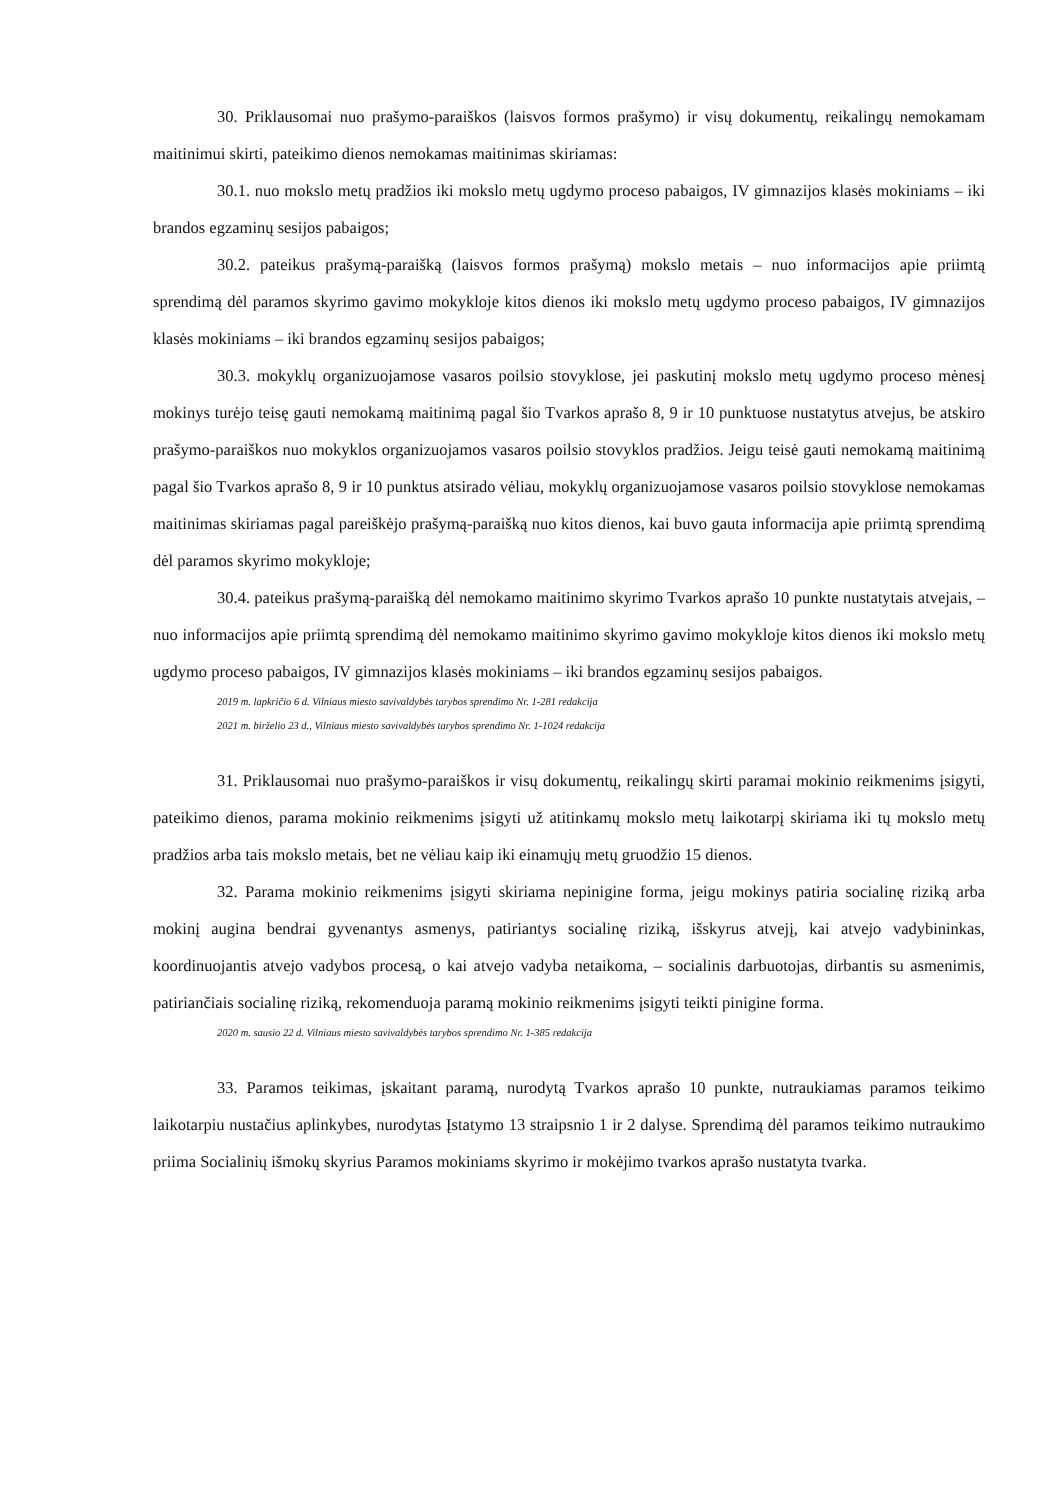30. Priklausomai nuo prašymo-paraiškos (laisvos formos prašymo) ir visų dokumentų, reikalingų nemokamam maitinimui skirti, pateikimo dienos nemokamas maitinimas skiriamas:
30.1. nuo mokslo metų pradžios iki mokslo metų ugdymo proceso pabaigos, IV gimnazijos klasės mokiniams – iki brandos egzaminų sesijos pabaigos;
30.2. pateikus prašymą-paraišką (laisvos formos prašymą) mokslo metais – nuo informacijos apie priimtą sprendimą dėl paramos skyrimo gavimo mokykloje kitos dienos iki mokslo metų ugdymo proceso pabaigos, IV gimnazijos klasės mokiniams – iki brandos egzaminų sesijos pabaigos;
30.3. mokyklų organizuojamose vasaros poilsio stovyklose, jei paskutinį mokslo metų ugdymo proceso mėnesį mokinys turėjo teisę gauti nemokamą maitinimą pagal šio Tvarkos aprašo 8, 9 ir 10 punktuose nustatytus atvejus, be atskiro prašymo-paraiškos nuo mokyklos organizuojamos vasaros poilsio stovyklos pradžios. Jeigu teisė gauti nemokamą maitinimą pagal šio Tvarkos aprašo 8, 9 ir 10 punktus atsirado vėliau, mokyklų organizuojamose vasaros poilsio stovyklose nemokamas maitinimas skiriamas pagal pareiškėjo prašymą-paraišką nuo kitos dienos, kai buvo gauta informacija apie priimtą sprendimą dėl paramos skyrimo mokykloje;
30.4. pateikus prašymą-paraišką dėl nemokamo maitinimo skyrimo Tvarkos aprašo 10 punkte nustatytais atvejais, – nuo informacijos apie priimtą sprendimą dėl nemokamo maitinimo skyrimo gavimo mokykloje kitos dienos iki mokslo metų ugdymo proceso pabaigos, IV gimnazijos klasės mokiniams – iki brandos egzaminų sesijos pabaigos.
2019 m. lapkričio 6 d. Vilniaus miesto savivaldybės tarybos sprendimo Nr. 1-281 redakcija
2021 m. birželio 23 d., Vilniaus miesto savivaldybės tarybos sprendimo Nr. 1-1024 redakcija
31. Priklausomai nuo prašymo-paraiškos ir visų dokumentų, reikalingų skirti paramai mokinio reikmenims įsigyti, pateikimo dienos, parama mokinio reikmenims įsigyti už atitinkamų mokslo metų laikotarpį skiriama iki tų mokslo metų pradžios arba tais mokslo metais, bet ne vėliau kaip iki einamųjų metų gruodžio 15 dienos.
32. Parama mokinio reikmenims įsigyti skiriama nepinigine forma, jeigu mokinys patiria socialinę riziką arba mokinį augina bendrai gyvenantys asmenys, patiriantys socialinę riziką, išskyrus atvejį, kai atvejo vadybininkas, koordinuojantis atvejo vadybos procesą, o kai atvejo vadyba netaikoma, – socialinis darbuotojas, dirbantis su asmenimis, patiriančiais socialinę riziką, rekomenduoja paramą mokinio reikmenims įsigyti teikti pinigine forma.
2020 m. sausio 22 d. Vilniaus miesto savivaldybės tarybos sprendimo Nr. 1-385 redakcija
33. Paramos teikimas, įskaitant paramą, nurodytą Tvarkos aprašo 10 punkte, nutraukiamas paramos teikimo laikotarpiu nustačius aplinkybes, nurodytas Įstatymo 13 straipsnio 1 ir 2 dalyse. Sprendimą dėl paramos teikimo nutraukimo priima Socialinių išmokų skyrius Paramos mokiniams skyrimo ir mokėjimo tvarkos aprašo nustatyta tvarka.